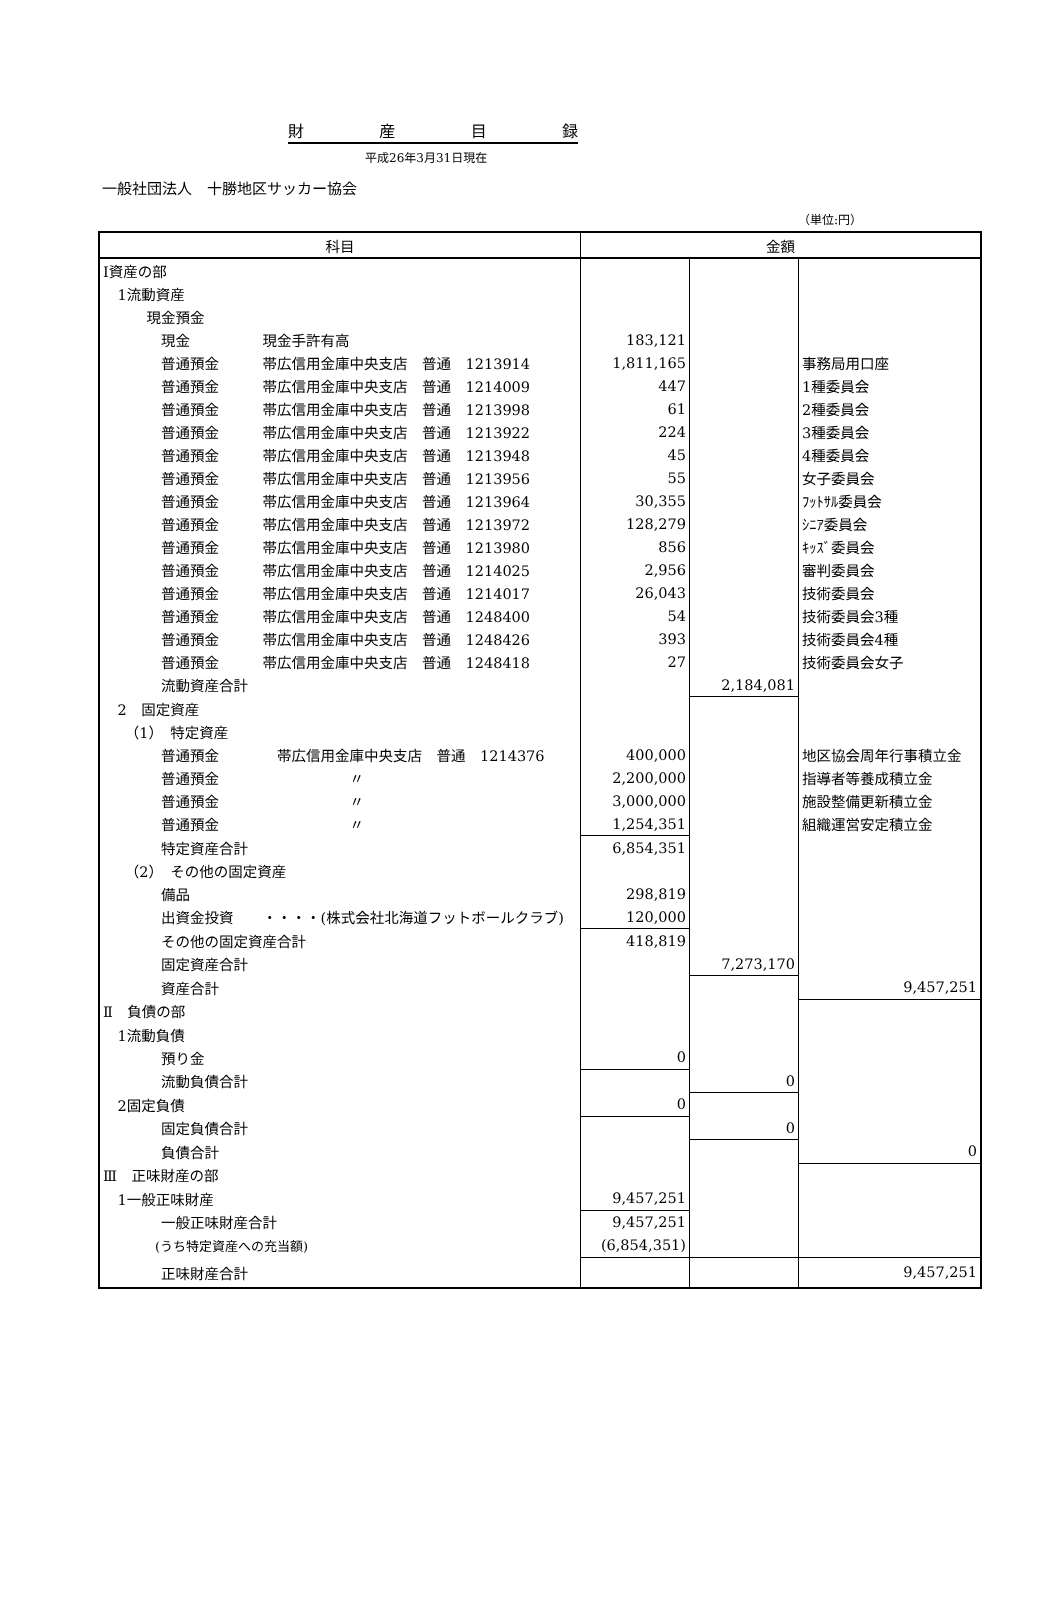財産目録
平成26年3月31日現在
一般社団法人　十勝地区サッカー協会
（単位:円）
| 科目 | 金額 | | |
| --- | --- | --- | --- |
| Ⅰ資産の部 | | | |
| 1流動資産 | | | |
| 現金預金 | | | |
| 現金 現金手許有高 | 183,121 | | |
| 普通預金 帯広信用金庫中央支店 普通 1213914 | 1,811,165 | | 事務局用口座 |
| 普通預金 帯広信用金庫中央支店 普通 1214009 | 447 | | 1種委員会 |
| 普通預金 帯広信用金庫中央支店 普通 1213998 | 61 | | 2種委員会 |
| 普通預金 帯広信用金庫中央支店 普通 1213922 | 224 | | 3種委員会 |
| 普通預金 帯広信用金庫中央支店 普通 1213948 | 45 | | 4種委員会 |
| 普通預金 帯広信用金庫中央支店 普通 1213956 | 55 | | 女子委員会 |
| 普通預金 帯広信用金庫中央支店 普通 1213964 | 30,355 | | ﾌｯﾄｻﾙ委員会 |
| 普通預金 帯広信用金庫中央支店 普通 1213972 | 128,279 | | ｼﾆｱ委員会 |
| 普通預金 帯広信用金庫中央支店 普通 1213980 | 856 | | ｷｯｽﾞ委員会 |
| 普通預金 帯広信用金庫中央支店 普通 1214025 | 2,956 | | 審判委員会 |
| 普通預金 帯広信用金庫中央支店 普通 1214017 | 26,043 | | 技術委員会 |
| 普通預金 帯広信用金庫中央支店 普通 1248400 | 54 | | 技術委員会3種 |
| 普通預金 帯広信用金庫中央支店 普通 1248426 | 393 | | 技術委員会4種 |
| 普通預金 帯広信用金庫中央支店 普通 1248418 | 27 | | 技術委員会女子 |
| 流動資産合計 | | 2,184,081 | |
| 2 固定資産 | | | |
| （1） 特定資産 | | | |
| 普通預金 帯広信用金庫中央支店 普通 1214376 | 400,000 | | 地区協会周年行事積立金 |
| 普通預金 〃 | 2,200,000 | | 指導者等養成積立金 |
| 普通預金 〃 | 3,000,000 | | 施設整備更新積立金 |
| 普通預金 〃 | 1,254,351 | | 組織運営安定積立金 |
| 特定資産合計 | 6,854,351 | | |
| （2） その他の固定資産 | | | |
| 備品 | 298,819 | | |
| 出資金投資 ・・・・(株式会社北海道フットボールクラブ) | 120,000 | | |
| その他の固定資産合計 | 418,819 | | |
| 固定資産合計 | | 7,273,170 | |
| 資産合計 | | | 9,457,251 |
| Ⅱ 負債の部 | | | |
| 1流動負債 | | | |
| 預り金 | 0 | | |
| 流動負債合計 | | 0 | |
| 2固定負債 | 0 | | |
| 固定負債合計 | | 0 | |
| 負債合計 | | | 0 |
| Ⅲ 正味財産の部 | | | |
| 1一般正味財産 | 9,457,251 | | |
| 一般正味財産合計 | 9,457,251 | | |
| (うち特定資産への充当額) | (6,854,351) | | |
| 正味財産合計 | | | 9,457,251 |